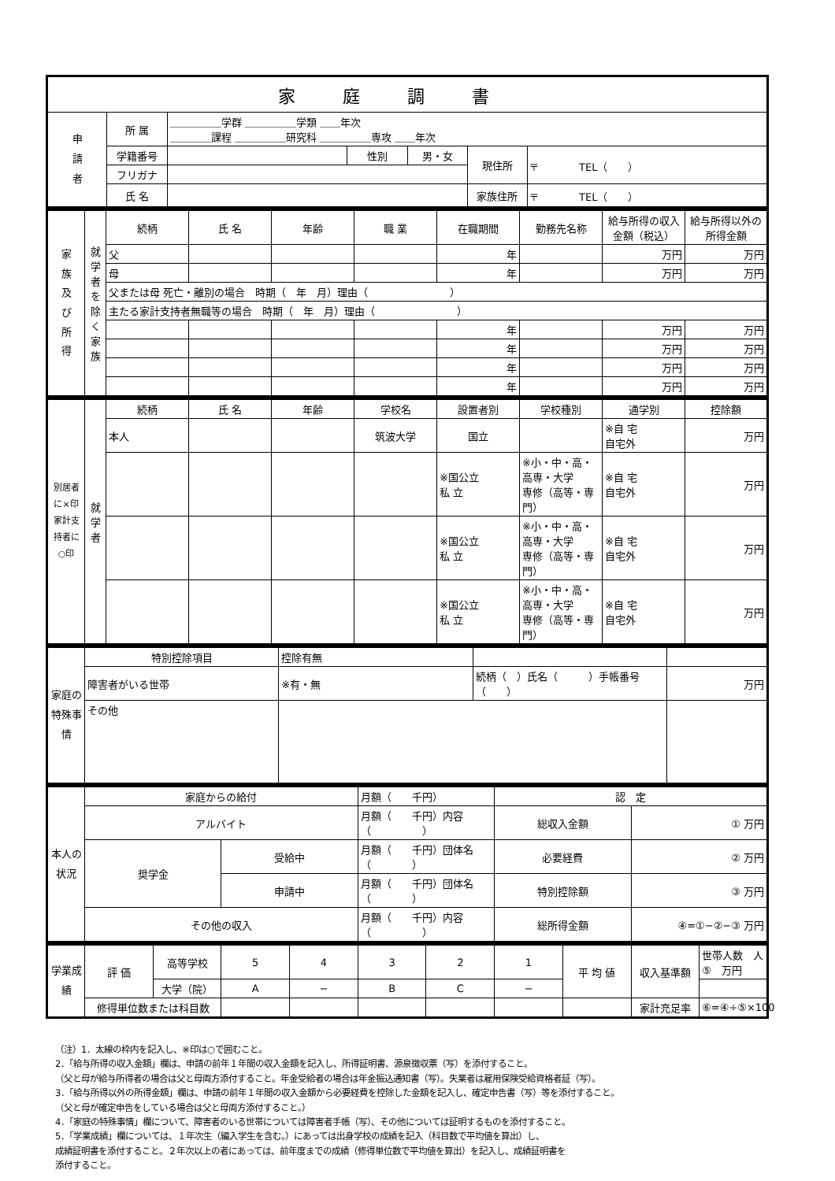| 家庭調書 | | | | | | |
| --- | --- | --- | --- | --- | --- | --- |
| 申 請 者 | 所 属 | ＿＿＿＿＿学群 ＿＿＿＿＿学類 ＿＿年次 ＿＿＿＿課程 ＿＿＿＿＿研究科 ＿＿＿＿＿専攻 ＿＿年次 | | | | |
| | 学籍番号 | | 性別 | 男・女 | 現住所 | 〒 TEL（ ） |
| | フリガナ | | | | | |
| | 氏 名 | | | | 家族住所 | 〒 TEL（ ） |
| 家 族 及 び 所 得 | 就学者を除く家族 | 続柄 | 氏 名 | 年齢 | 職 業 | 在職期間 | 勤務先名称 | 給与所得の収入金額（税込） | 給与所得以外の所得金額 |
| | | 父 | | | | 年 | | 万円 | 万円 |
| | | 母 | | | | 年 | | 万円 | 万円 |
| | | 父または母 死亡・離別の場合 時期（ 年 月）理由（ ） | | | | | | | |
| | | 主たる家計支持者無職等の場合 時期（ 年 月）理由（ ） | | | | | | | |
| | | | | | | 年 | | 万円 | 万円 |
| | | | | | | 年 | | 万円 | 万円 |
| | | | | | | 年 | | 万円 | 万円 |
| | | | | | | 年 | | 万円 | 万円 |
| 別居者に×印 家計支持者に○印 | 就学者 | 続柄 | 氏 名 | 年齢 | 学校名 | 設置者別 | 学校種別 | 通学別 | 控除額 |
| | | 本人 | | | 筑波大学 | 国立 | | ※自 宅 自宅外 | 万円 |
| | | | | | | ※国公立 私 立 | ※小・中・高・高専・大学 専修（高等・専門） | ※自 宅 自宅外 | 万円 |
| | | | | | | ※国公立 私 立 | ※小・中・高・高専・大学 専修（高等・専門） | ※自 宅 自宅外 | 万円 |
| | | | | | | ※国公立 私 立 | ※小・中・高・高専・大学 専修（高等・専門） | ※自 宅 自宅外 | 万円 |
| 家庭の特殊事情 | 特別控除項目 | 控除有無 | | |
| | 障害者がいる世帯 | ※有・無 | 続柄（ ）氏名（ ）手帳番号（ ） | 万円 |
| | その他 | | | |
| 本人の状況 | 家庭からの給付 | | 月額（ 千円） | 認 定 | |
| | アルバイト | | 月額（ 千円）内容（ ） | 総収入金額 | ① 万円 |
| | 奨学金 | 受給中 | 月額（ 千円）団体名（ ） | 必要経費 | ② 万円 |
| | | 申請中 | 月額（ 千円）団体名（ ） | 特別控除額 | ③ 万円 |
| | その他の収入 | | 月額（ 千円）内容（ ） | 総所得金額 | ④=①−②−③ 万円 |
| 学業成績 | 評 価 | 高等学校 | 5 | 4 | 3 | 2 | 1 | 平 均 値 | 収入基準額 | 世帯人数 人 ⑤ 万円 |
| | | 大学（院） | A | − | B | C | − | | | |
| | 修得単位数または科目数 | | | | | | | | 家計充足率 | ⑥=④÷⑤×100 |
（注）1．太線の枠内を記入し、※印は○で囲むこと。
2．「給与所得の収入金額」欄は、申請の前年１年間の収入金額を記入し、所得証明書、源泉徴収票（写）を添付すること。
（父と母が給与所得者の場合は父と母両方添付すること。年金受給者の場合は年金振込通知書（写）。失業者は雇用保険受給資格者証（写）。
3．「給与所得以外の所得金額」欄は、申請の前年１年間の収入金額から必要経費を控除した金額を記入し、確定申告書（写）等を添付すること。
（父と母が確定申告をしている場合は父と母両方添付すること。）
4．「家庭の特殊事情」欄について、障害者のいる世帯については障害者手帳（写）、その他については証明するものを添付すること。
5．「学業成績」欄については、１年次生（編入学生を含む。）にあっては出身学校の成績を記入（科目数で平均値を算出）し、
成績証明書を添付すること。２年次以上の者にあっては、前年度までの成績（修得単位数で平均値を算出）を記入し、成績証明書を
添付すること。